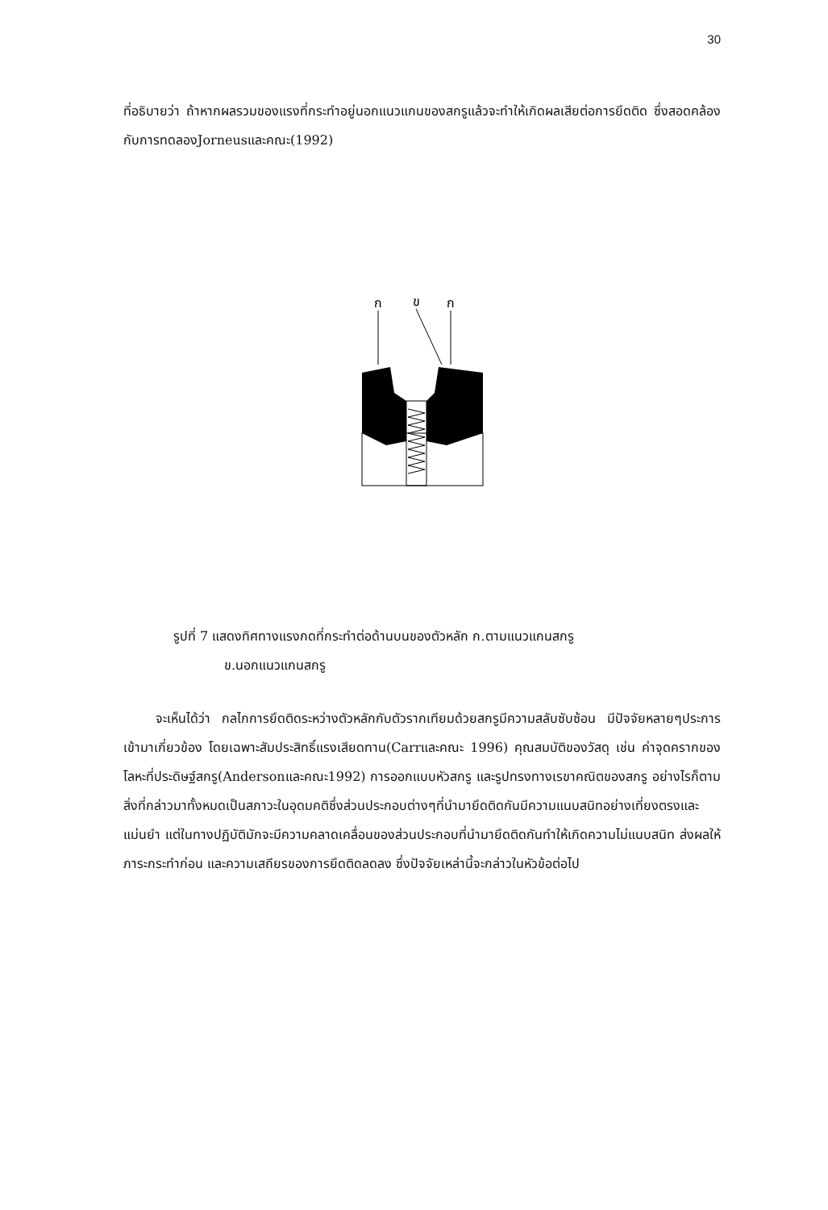30
ที่อธิบายว่า ถ้าหากผลรวมของแรงที่กระทำอยู่นอกแนวแกนของสกรูแล้วจะทำให้เกิดผลเสียต่อการยึดติด ซึ่งสอดคล้องกับการทดลองJorneusและคณะ(1992)
ก
ข
ก
รูปที่ 7 แสดงทิศทางแรงกดที่กระทำต่อด้านบนของตัวหลัก ก.ตามแนวแกนสกรู
ข.นอกแนวแกนสกรู
จะเห็นได้ว่า กลไกการยึดติดระหว่างตัวหลักกับตัวรากเทียมด้วยสกรูมีความสลับซับซ้อน มีปัจจัยหลายๆประการเข้ามาเกี่ยวข้อง โดยเฉพาะสัมประสิทธิ์แรงเสียดทาน(Carrและคณะ 1996) คุณสมบัติของวัสดุ เช่น ค่าจุดครากของโลหะที่ประดิษฐ์สกรู(Andersonและคณะ1992) การออกแบบหัวสกรู และรูปทรงทางเรขาคณิตของสกรู อย่างไรก็ตามสิ่งที่กล่าวมาทั้งหมดเป็นสภาวะในอุดมคติซึ่งส่วนประกอบต่างๆที่นำมายึดติดกันมีความแนบสนิทอย่างเที่ยงตรงและแม่นยำ แต่ในทางปฏิบัติมักจะมีความคลาดเคลื่อนของส่วนประกอบที่นำมายึดติดกันทำให้เกิดความไม่แนบสนิท ส่งผลให้ภาระกระทำก่อน และความเสถียรของการยึดติดลดลง ซึ่งปัจจัยเหล่านี้จะกล่าวในหัวข้อต่อไป